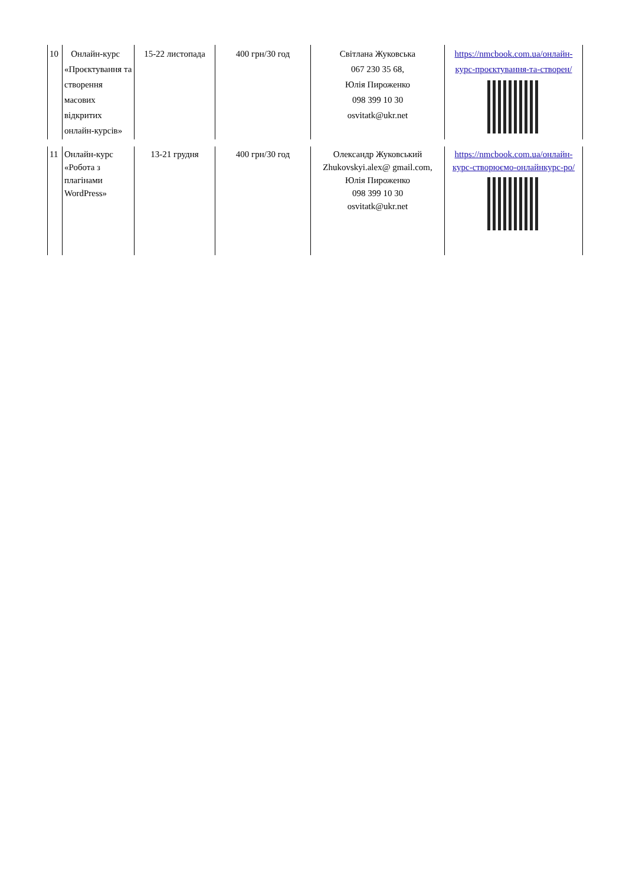| 10 | Онлайн-курс «Проєктування та створення масових відкритих онлайн-курсів» | 15-22 листопада | 400 грн/30 год | Світлана Жуковська 067 230 35 68, Юлія Пироженко 098 399 10 30 osvitatk@ukr.net | https://nmcbook.com.ua/онлайн-курс-проєктування-та-створен/ |
| 11 | Онлайн-курс «Робота з плагінами WordPress» | 13-21 грудня | 400 грн/30 год | Олександр Жуковський Zhukovskyi.alex@ gmail.com, Юлія Пироженко 098 399 10 30 osvitatk@ukr.net | https://nmcbook.com.ua/онлайн-курс-створюємо-онлайнкурс-ро/ |